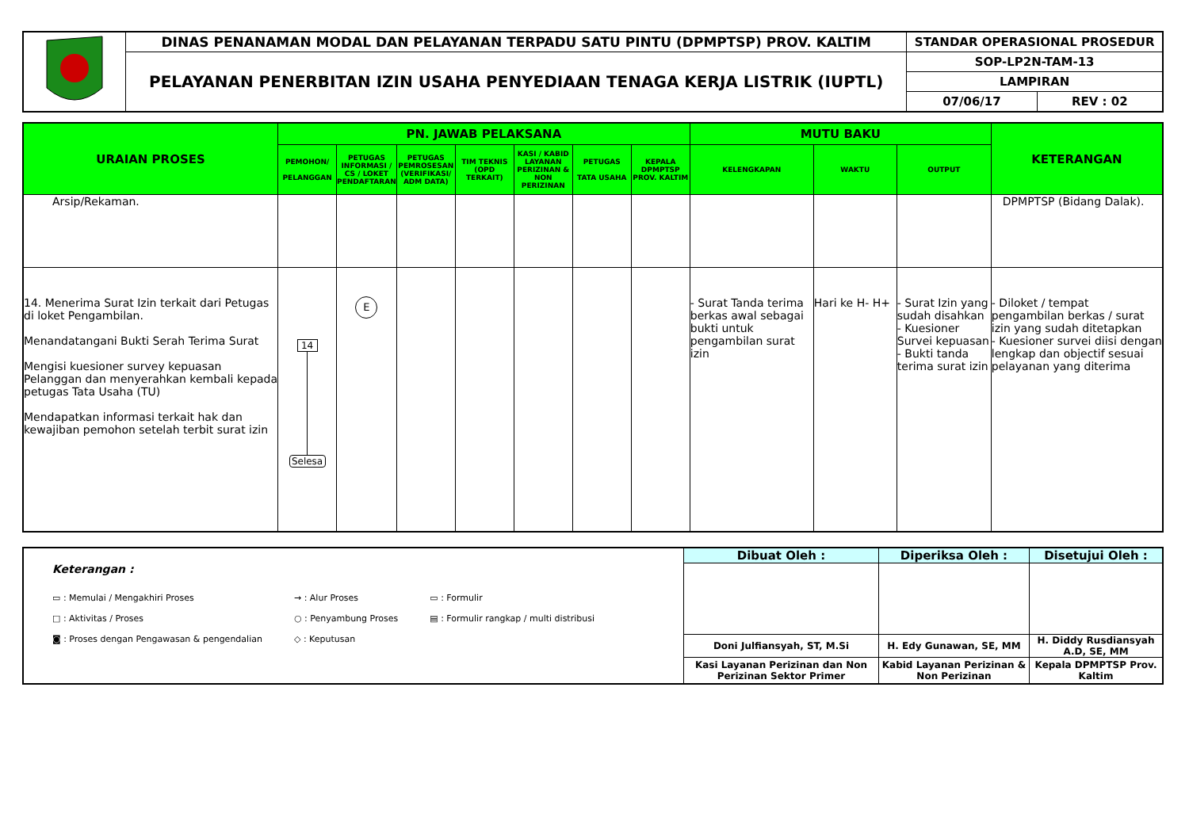| | DINAS PENANAMAN MODAL DAN PELAYANAN TERPADU SATU PINTU (DPMPTSP) PROV. KALTIM | STANDAR OPERASIONAL PROSEDUR | |
| | PELAYANAN PENERBITAN IZIN USAHA PENYEDIAAN TENAGA KERJA LISTRIK (IUPTL) | SOP-LP2N-TAM-13 | |
| | | LAMPIRAN | |
| | | 07/06/17 | REV : 02 |
| URAIAN PROSES | PN. JAWAB PELAKSANA | | | | | | | MUTU BAKU | | | KETERANGAN |
| | PEMOHON/ PELANGGAN | PETUGAS INFORMASI / CS / LOKET PENDAFTARAN | PETUGAS PEMROSESAN (VERIFIKASI/ ADM DATA) | TIM TEKNIS (OPD TERKAIT) | KASI / KABID LAYANAN PERIZINAN & NON PERIZINAN | PETUGAS TATA USAHA | KEPALA DPMPTSP PROV. KALTIM | KELENGKAPAN | WAKTU | OUTPUT | |
| Arsip/Rekaman. | | | | | | | | | | | DPMPTSP (Bidang Dalak). |
| 14. Menerima Surat Izin terkait dari Petugas di loket Pengambilan. Menandatangani Bukti Serah Terima Surat Mengisi kuesioner survey kepuasan Pelanggan dan menyerahkan kembali kepada petugas Tata Usaha (TU) Mendapatkan informasi terkait hak dan kewajiban pemohon setelah terbit surat izin | 14 Selesa | E | | | | | | - Surat Tanda terima berkas awal sebagai bukti untuk pengambilan surat izin | Hari ke H- H+ | - Surat Izin yang sudah disahkan - Kuesioner Survei kepuasan - Bukti tanda terima surat izin | - Diloket / tempat pengambilan berkas / surat izin yang sudah ditetapkan - Kuesioner survei diisi dengan lengkap dan objectif sesuai pelayanan yang diterima |
| Keterangan : ▭ : Memulai / Mengakhiri Proses □ : Aktivitas / Proses ◙ : Proses dengan Pengawasan & pengendalian → : Alur Proses ○ : Penyambung Proses ◇ : Keputusan ▭ : Formulir ▤ : Formulir rangkap / multi distribusi | Dibuat Oleh : | Diperiksa Oleh : | Disetujui Oleh : |
| | Doni Julfiansyah, ST, M.Si | H. Edy Gunawan, SE, MM | H. Diddy Rusdiansyah A.D, SE, MM |
| | Kasi Layanan Perizinan dan Non Perizinan Sektor Primer | Kabid Layanan Perizinan & Non Perizinan | Kepala DPMPTSP Prov. Kaltim |